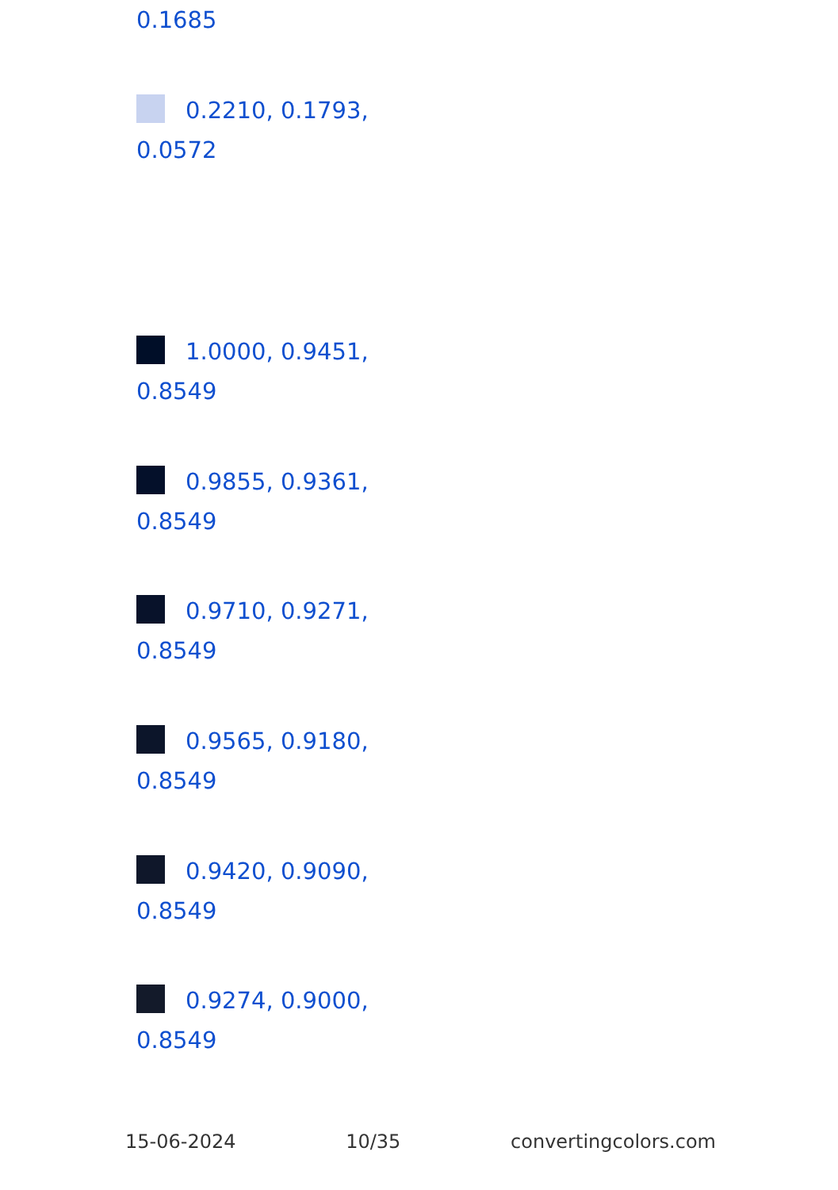0.1685
0.2210, 0.1793, 0.0572
1.0000, 0.9451, 0.8549
0.9855, 0.9361, 0.8549
0.9710, 0.9271, 0.8549
0.9565, 0.9180, 0.8549
0.9420, 0.9090, 0.8549
0.9274, 0.9000, 0.8549
15-06-2024 10/35 convertingcolors.com